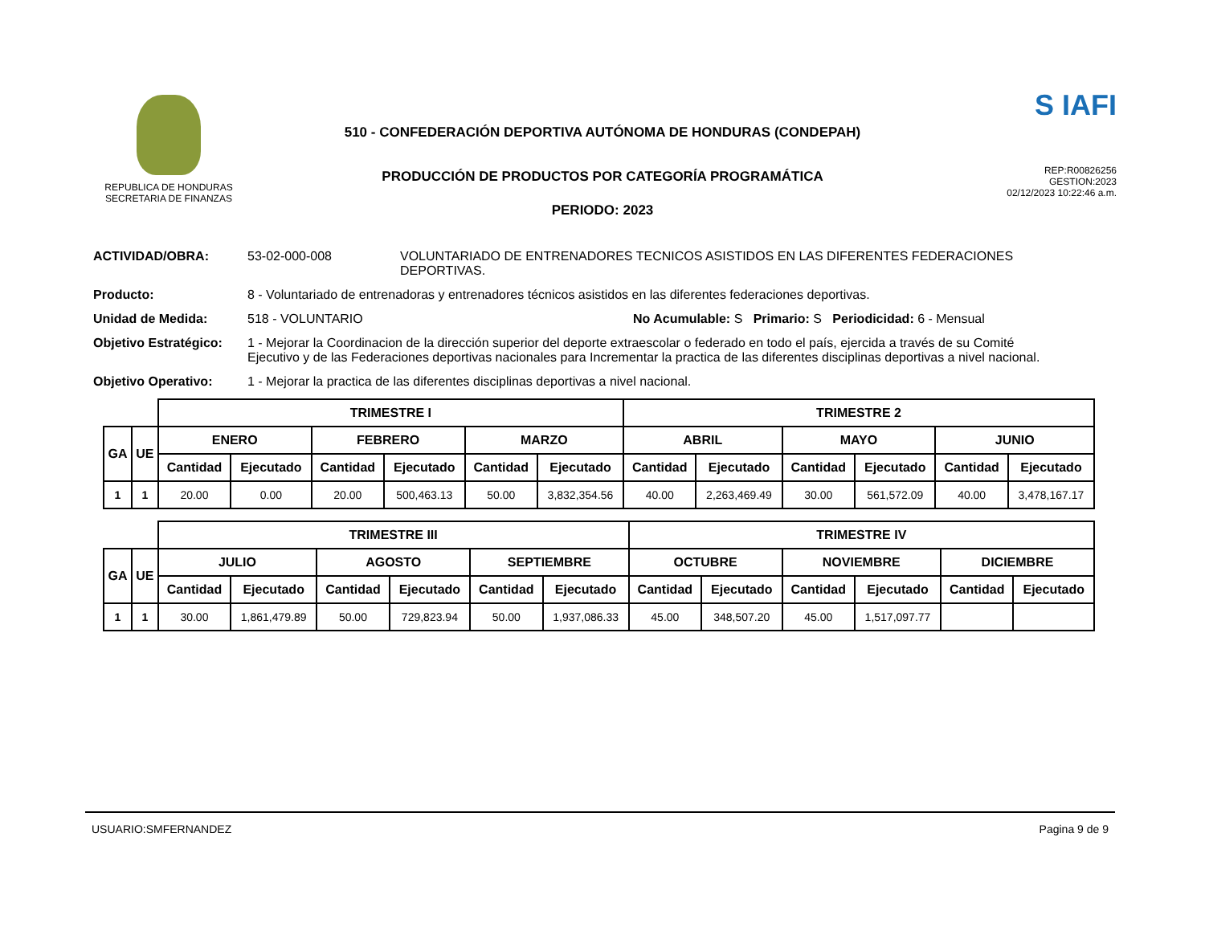REPUBLICA DE HONDURAS
SECRETARIA DE FINANZAS
510 - CONFEDERACIÓN DEPORTIVA AUTÓNOMA DE HONDURAS (CONDEPAH)
PRODUCCIÓN DE PRODUCTOS POR CATEGORÍA PROGRAMÁTICA
PERIODO: 2023
S IAFI
REP:R00826256
GESTION:2023
02/12/2023 10:22:46 a.m.
ACTIVIDAD/OBRA: 53-02-000-008 VOLUNTARIADO DE ENTRENADORES TECNICOS ASISTIDOS EN LAS DIFERENTES FEDERACIONES DEPORTIVAS.
Producto: 8 - Voluntariado de entrenadoras y entrenadores técnicos asistidos en las diferentes federaciones deportivas.
Unidad de Medida: 518 - VOLUNTARIO No Acumulable: S Primario: S Periodicidad: 6 - Mensual
Objetivo Estratégico:
1 - Mejorar la Coordinacion de la dirección superior del deporte extraescolar o federado en todo el país, ejercida a través de su Comité Ejecutivo y de las Federaciones deportivas nacionales para Incrementar la practica de las diferentes disciplinas deportivas a nivel nacional.
Objetivo Operativo: 1 - Mejorar la practica de las diferentes disciplinas deportivas a nivel nacional.
| | | TRIMESTRE I | | | | | | TRIMESTRE 2 | | | | | |
| GA | UE | ENERO | | FEBRERO | | MARZO | | ABRIL | | MAYO | | JUNIO | |
| | | Cantidad | Ejecutado | Cantidad | Ejecutado | Cantidad | Ejecutado | Cantidad | Ejecutado | Cantidad | Ejecutado | Cantidad | Ejecutado |
| 1 | 1 | 20.00 | 0.00 | 20.00 | 500,463.13 | 50.00 | 3,832,354.56 | 40.00 | 2,263,469.49 | 30.00 | 561,572.09 | 40.00 | 3,478,167.17 |
| | | TRIMESTRE III | | | | | | TRIMESTRE IV | | | | | |
| GA | UE | JULIO | | AGOSTO | | SEPTIEMBRE | | OCTUBRE | | NOVIEMBRE | | DICIEMBRE | |
| | | Cantidad | Ejecutado | Cantidad | Ejecutado | Cantidad | Ejecutado | Cantidad | Ejecutado | Cantidad | Ejecutado | Cantidad | Ejecutado |
| 1 | 1 | 30.00 | 1,861,479.89 | 50.00 | 729,823.94 | 50.00 | 1,937,086.33 | 45.00 | 348,507.20 | 45.00 | 1,517,097.77 | | |
USUARIO:SMFERNANDEZ Pagina 9 de 9